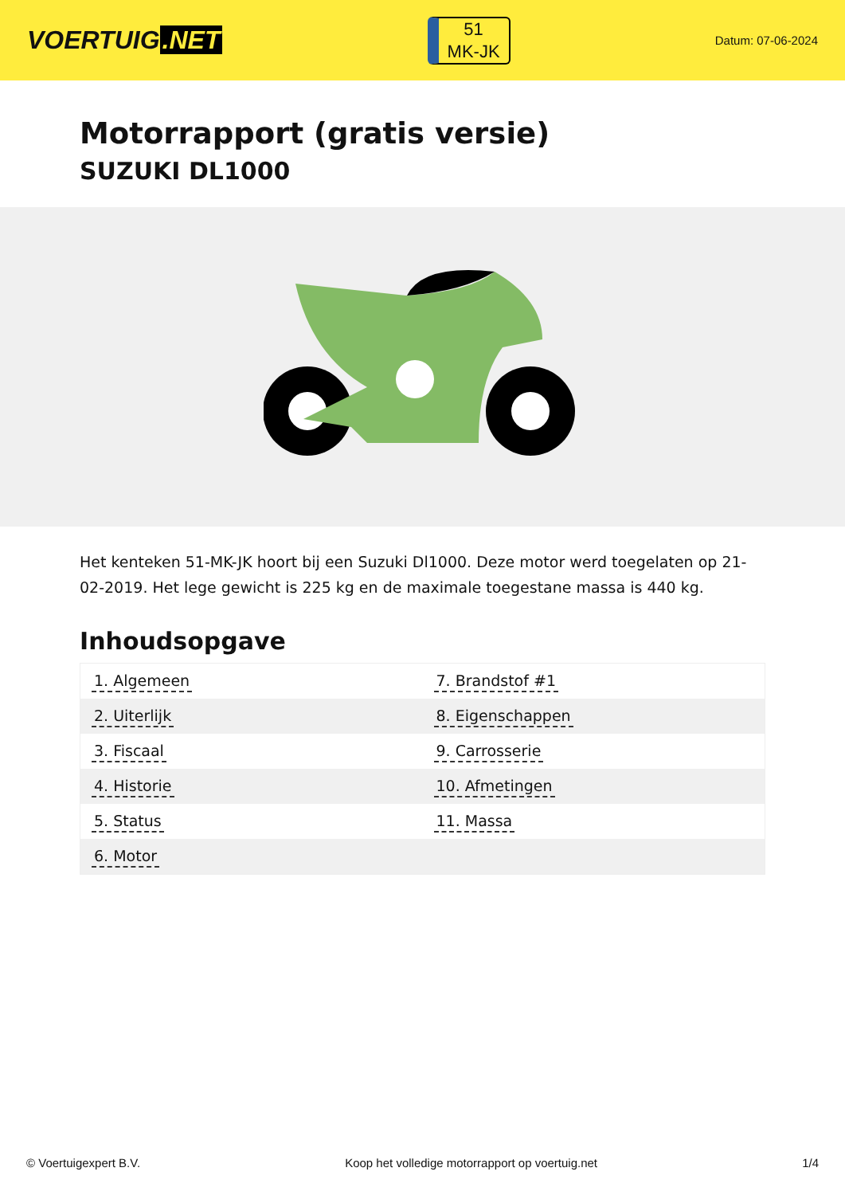VOERTUIG.NET
51
MK-JK
Datum: 07-06-2024
Motorrapport (gratis versie)
SUZUKI DL1000
Het kenteken 51-MK-JK hoort bij een Suzuki Dl1000. Deze motor werd toegelaten op 21-02-2019. Het lege gewicht is 225 kg en de maximale toegestane massa is 440 kg.
Inhoudsopgave
| 1. Algemeen | 7. Brandstof #1 |
| 2. Uiterlijk | 8. Eigenschappen |
| 3. Fiscaal | 9. Carrosserie |
| 4. Historie | 10. Afmetingen |
| 5. Status | 11. Massa |
| 6. Motor | |
© Voertuigexpert B.V. Koop het volledige motorrapport op voertuig.net 1/4